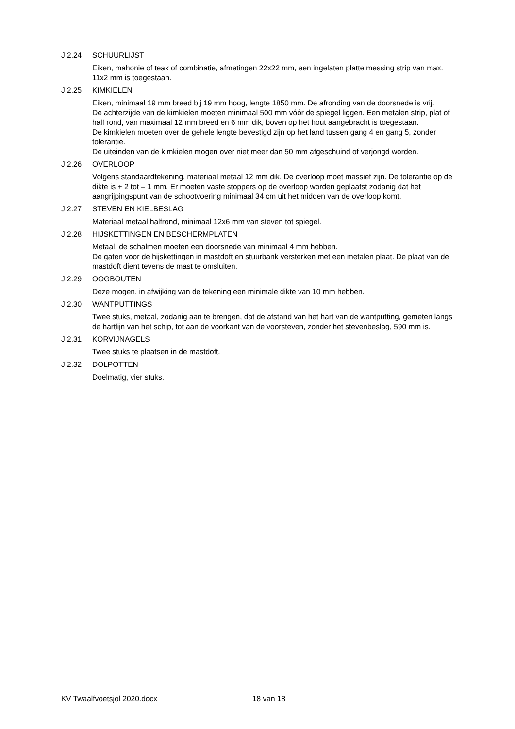J.2.24 SCHUURLIJST
Eiken, mahonie of teak of combinatie, afmetingen 22x22 mm, een ingelaten platte messing strip van max. 11x2 mm is toegestaan.
J.2.25 KIMKIELEN
Eiken, minimaal 19 mm breed bij 19 mm hoog, lengte 1850 mm. De afronding van de doorsnede is vrij.
De achterzijde van de kimkielen moeten minimaal 500 mm vóór de spiegel liggen. Een metalen strip, plat of half rond, van maximaal 12 mm breed en 6 mm dik, boven op het hout aangebracht is toegestaan.
De kimkielen moeten over de gehele lengte bevestigd zijn op het land tussen gang 4 en gang 5, zonder tolerantie.
De uiteinden van de kimkielen mogen over niet meer dan 50 mm afgeschuind of verjongd worden.
J.2.26 OVERLOOP
Volgens standaardtekening, materiaal metaal 12 mm dik. De overloop moet massief zijn. De tolerantie op de dikte is + 2 tot – 1 mm. Er moeten vaste stoppers op de overloop worden geplaatst zodanig dat het aangrijpingspunt van de schootvoering minimaal 34 cm uit het midden van de overloop komt.
J.2.27 STEVEN EN KIELBESLAG
Materiaal metaal halfrond, minimaal 12x6 mm van steven tot spiegel.
J.2.28 HIJSKETTINGEN EN BESCHERMPLATEN
Metaal, de schalmen moeten een doorsnede van minimaal 4 mm hebben.
De gaten voor de hijskettingen in mastdoft en stuurbank versterken met een metalen plaat. De plaat van de mastdoft dient tevens de mast te omsluiten.
J.2.29 OOGBOUTEN
Deze mogen, in afwijking van de tekening een minimale dikte van 10 mm hebben.
J.2.30 WANTPUTTINGS
Twee stuks, metaal, zodanig aan te brengen, dat de afstand van het hart van de wantputting, gemeten langs de hartlijn van het schip, tot aan de voorkant van de voorsteven, zonder het stevenbeslag, 590 mm is.
J.2.31 KORVIJNAGELS
Twee stuks te plaatsen in de mastdoft.
J.2.32 DOLPOTTEN
Doelmatig, vier stuks.
KV Twaalfvoetsjol 2020.docx 18 van 18